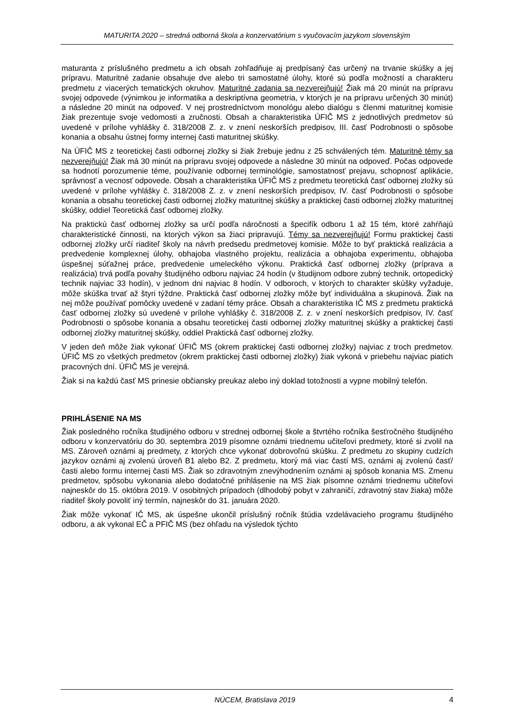MATURITA 2020 – stredná odborná škola a konzervatórium s vyučovacím jazykom slovenským
maturanta z príslušného predmetu a ich obsah zohľadňuje aj predpísaný čas určený na trvanie skúšky a jej prípravu. Maturitné zadanie obsahuje dve alebo tri samostatné úlohy, ktoré sú podľa možností a charakteru predmetu z viacerých tematických okruhov. Maturitné zadania sa nezverejňujú! Žiak má 20 minút na prípravu svojej odpovede (výnimkou je informatika a deskriptívna geometria, v ktorých je na prípravu určených 30 minút) a následne 20 minút na odpoveď. V nej prostredníctvom monológu alebo dialógu s členmi maturitnej komisie žiak prezentuje svoje vedomosti a zručnosti. Obsah a charakteristika ÚFIČ MS z jednotlivých predmetov sú uvedené v prílohe vyhlášky č. 318/2008 Z. z. v znení neskorších predpisov, III. časť Podrobnosti o spôsobe konania a obsahu ústnej formy internej časti maturitnej skúšky.
Na ÚFIČ MS z teoretickej časti odbornej zložky si žiak žrebuje jednu z 25 schválených tém. Maturitné témy sa nezverejňujú! Žiak má 30 minút na prípravu svojej odpovede a následne 30 minút na odpoveď. Počas odpovede sa hodnotí porozumenie téme, používanie odbornej terminológie, samostatnosť prejavu, schopnosť aplikácie, správnosť a vecnosť odpovede. Obsah a charakteristika ÚFIČ MS z predmetu teoretická časť odbornej zložky sú uvedené v prílohe vyhlášky č. 318/2008 Z. z. v znení neskorších predpisov, IV. časť Podrobnosti o spôsobe konania a obsahu teoretickej časti odbornej zložky maturitnej skúšky a praktickej časti odbornej zložky maturitnej skúšky, oddiel Teoretická časť odbornej zložky.
Na praktickú časť odbornej zložky sa určí podľa náročnosti a špecifík odboru 1 až 15 tém, ktoré zahŕňajú charakteristické činnosti, na ktorých výkon sa žiaci pripravujú. Témy sa nezverejňujú! Formu praktickej časti odbornej zložky určí riaditeľ školy na návrh predsedu predmetovej komisie. Môže to byť praktická realizácia a predvedenie komplexnej úlohy, obhajoba vlastného projektu, realizácia a obhajoba experimentu, obhajoba úspešnej súťažnej práce, predvedenie umeleckého výkonu. Praktická časť odbornej zložky (príprava a realizácia) trvá podľa povahy študijného odboru najviac 24 hodín (v študijnom odbore zubný technik, ortopedický technik najviac 33 hodín), v jednom dni najviac 8 hodín. V odboroch, v ktorých to charakter skúšky vyžaduje, môže skúška trvať až štyri týždne. Praktická časť odbornej zložky môže byť individuálna a skupinová. Žiak na nej môže používať pomôcky uvedené v zadaní témy práce. Obsah a charakteristika IČ MS z predmetu praktická časť odbornej zložky sú uvedené v prílohe vyhlášky č. 318/2008 Z. z. v znení neskorších predpisov, IV. časť Podrobnosti o spôsobe konania a obsahu teoretickej časti odbornej zložky maturitnej skúšky a praktickej časti odbornej zložky maturitnej skúšky, oddiel Praktická časť odbornej zložky.
V jeden deň môže žiak vykonať ÚFIČ MS (okrem praktickej časti odbornej zložky) najviac z troch predmetov. ÚFIČ MS zo všetkých predmetov (okrem praktickej časti odbornej zložky) žiak vykoná v priebehu najviac piatich pracovných dní. ÚFIČ MS je verejná.
Žiak si na každú časť MS prinesie občiansky preukaz alebo iný doklad totožnosti a vypne mobilný telefón.
PRIHLÁSENIE NA MS
Žiak posledného ročníka študijného odboru v strednej odbornej škole a štvrtého ročníka šesťročného študijného odboru v konzervatóriu do 30. septembra 2019 písomne oznámi triednemu učiteľovi predmety, ktoré si zvolil na MS. Zároveň oznámi aj predmety, z ktorých chce vykonať dobrovoľnú skúšku. Z predmetu zo skupiny cudzích jazykov oznámi aj zvolenú úroveň B1 alebo B2. Z predmetu, ktorý má viac častí MS, oznámi aj zvolenú časť/časti alebo formu internej časti MS. Žiak so zdravotným znevýhodnením oznámi aj spôsob konania MS. Zmenu predmetov, spôsobu vykonania alebo dodatočné prihlásenie na MS žiak písomne oznámi triednemu učiteľovi najneskôr do 15. októbra 2019. V osobitných prípadoch (dlhodobý pobyt v zahraničí, zdravotný stav žiaka) môže riaditeľ školy povoliť iný termín, najneskôr do 31. januára 2020.
Žiak môže vykonať IČ MS, ak úspešne ukončil príslušný ročník štúdia vzdelávacieho programu študijného odboru, a ak vykonal EČ a PFIČ MS (bez ohľadu na výsledok týchto
NÚCEM, Bratislava 2019 4